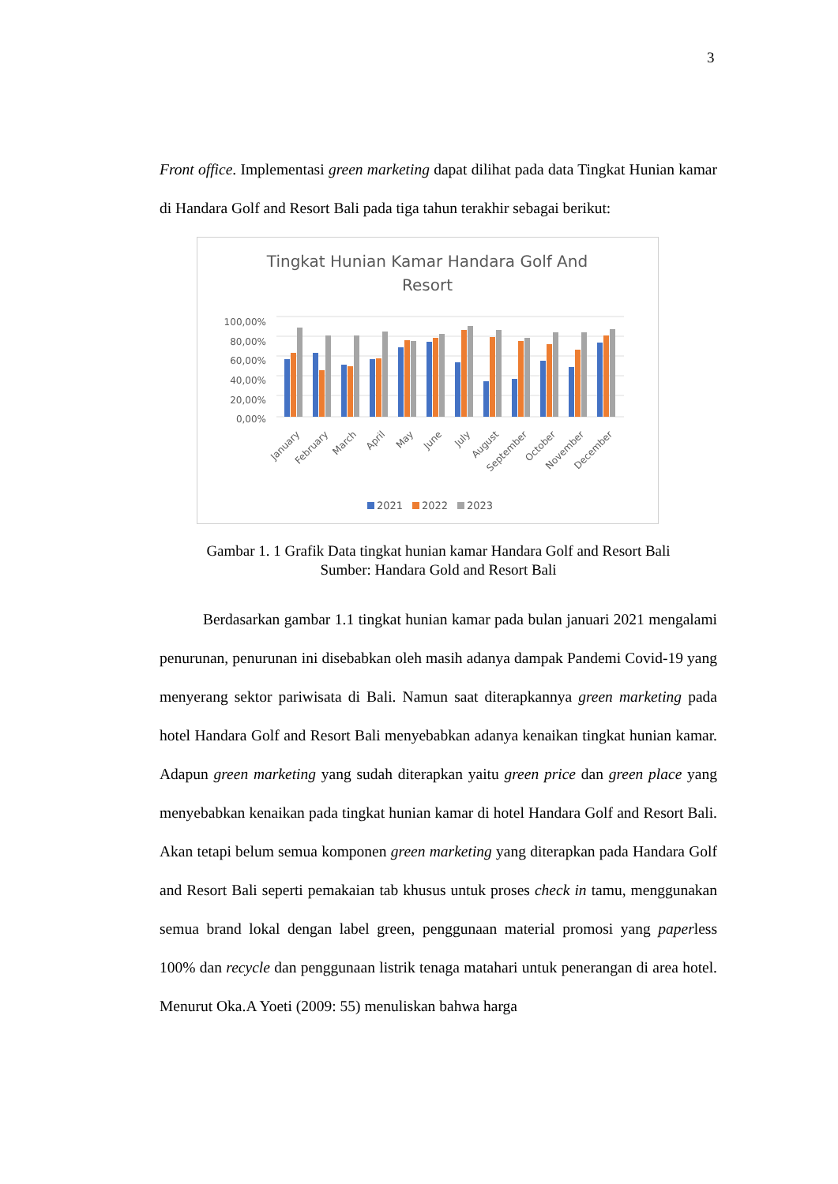3
Front office. Implementasi green marketing dapat dilihat pada data Tingkat Hunian kamar di Handara Golf and Resort Bali pada tiga tahun terakhir sebagai berikut:
Tingkat Hunian Kamar Handara Golf And
Resort
100,00%
80,00%
60,00%
40,00%
20,00%
0,00%
January
February
March
April
May
June
July
August
September
October
November
December
2021
2022
2023
Gambar 1. 1 Grafik Data tingkat hunian kamar Handara Golf and Resort Bali
Sumber: Handara Gold and Resort Bali
Berdasarkan gambar 1.1 tingkat hunian kamar pada bulan januari 2021 mengalami penurunan, penurunan ini disebabkan oleh masih adanya dampak Pandemi Covid-19 yang menyerang sektor pariwisata di Bali. Namun saat diterapkannya green marketing pada hotel Handara Golf and Resort Bali menyebabkan adanya kenaikan tingkat hunian kamar. Adapun green marketing yang sudah diterapkan yaitu green price dan green place yang menyebabkan kenaikan pada tingkat hunian kamar di hotel Handara Golf and Resort Bali. Akan tetapi belum semua komponen green marketing yang diterapkan pada Handara Golf and Resort Bali seperti pemakaian tab khusus untuk proses check in tamu, menggunakan semua brand lokal dengan label green, penggunaan material promosi yang paperless 100% dan recycle dan penggunaan listrik tenaga matahari untuk penerangan di area hotel. Menurut Oka.A Yoeti (2009: 55) menuliskan bahwa harga